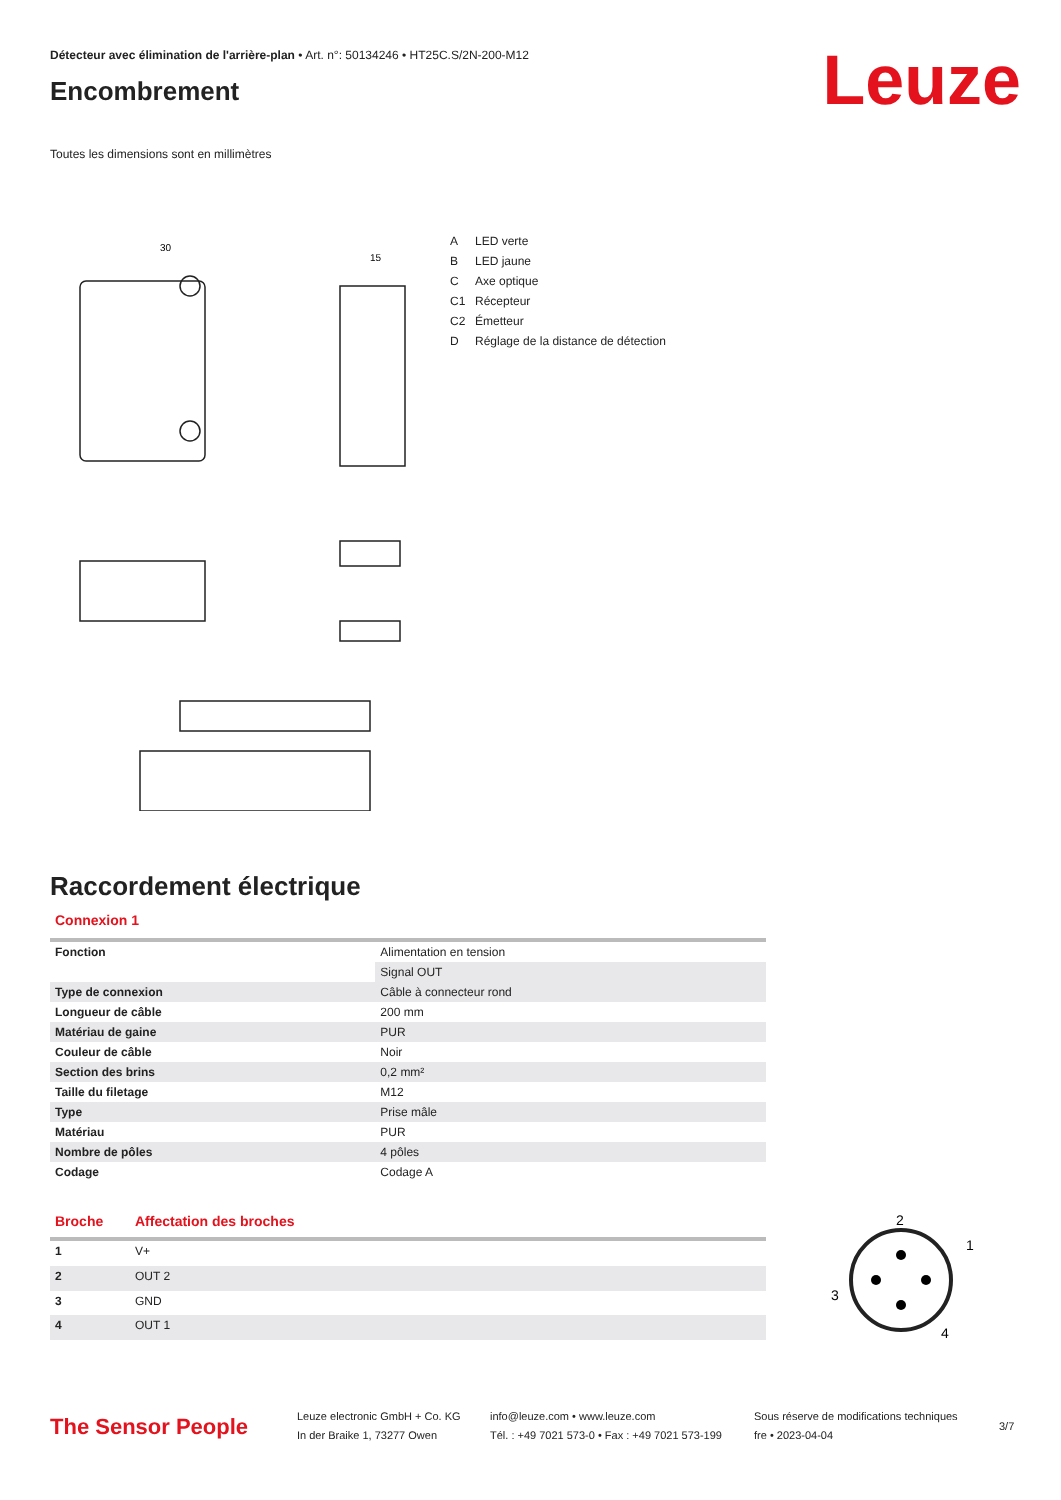Détecteur avec élimination de l'arrière-plan • Art. n°: 50134246 • HT25C.S/2N-200-M12
Leuze
Encombrement
Toutes les dimensions sont en millimètres
30
15
A LED verte
B LED jaune
C Axe optique
C1 Récepteur
C2 Émetteur
D Réglage de la distance de détection
Raccordement électrique
Connexion 1
| Fonction | Alimentation en tension |
| | Signal OUT |
| Type de connexion | Câble à connecteur rond |
| Longueur de câble | 200 mm |
| Matériau de gaine | PUR |
| Couleur de câble | Noir |
| Section des brins | 0,2 mm² |
| Taille du filetage | M12 |
| Type | Prise mâle |
| Matériau | PUR |
| Nombre de pôles | 4 pôles |
| Codage | Codage A |
| Broche | Affectation des broches |
| --- | --- |
| 1 | V+ |
| 2 | OUT 2 |
| 3 | GND |
| 4 | OUT 1 |
2
1
3
4
The Sensor People
Leuze electronic GmbH + Co. KG
In der Braike 1, 73277 Owen
info@leuze.com • www.leuze.com
Tél. : +49 7021 573-0 • Fax : +49 7021 573-199
Sous réserve de modifications techniques
fre • 2023-04-04
3/7